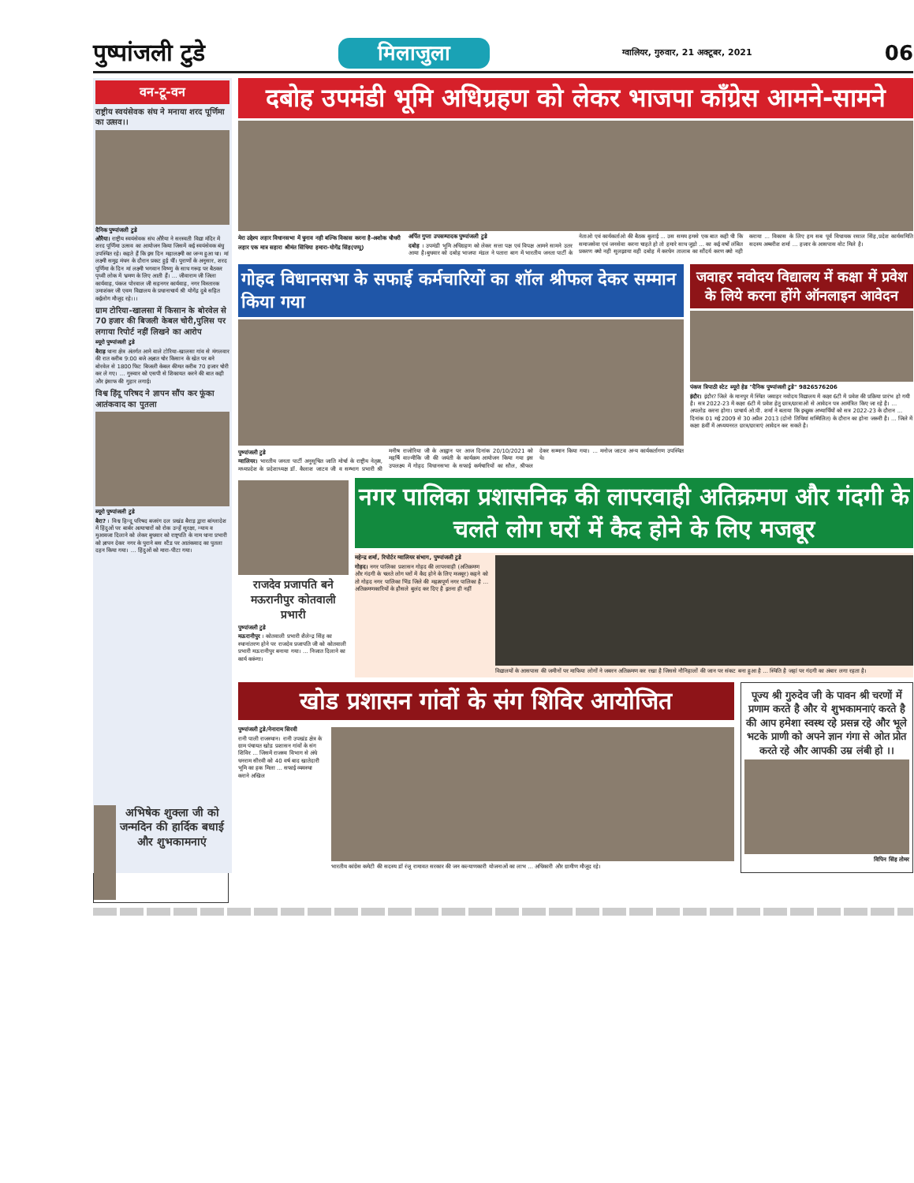पुष्पांजली टुडे
मिलाजुला ग्वालियर, गुरुवार, 21 अक्टूबर, 2021 06
वन-टू-वन
राष्ट्रीय स्वयंसेवक संघ ने मनाया शरद पूर्णिमा का उत्सव।।
दैनिक पुष्पांजली टुडे
औरैया। राष्ट्रीय स्वयंसेवक संघ औरैया ने सरस्वती विद्या मंदिर में शरद पूर्णिमा उत्सव का आयोजन किया जिसमें कई स्वयंसेवक बंधु उपस्थित रहे। कहते हैं कि इस दिन महालक्ष्मी का जन्म हुआ था। मां लक्ष्मी समुद्र मंथन के दौरान प्रकट हुई थीं। पुराणों के अनुसार, शरद पूर्णिमा के दिन मां लक्ष्मी भगवान विष्णु के साथ गरूड़ पर बैठकर पृथ्वी लोक में भ्रमण के लिए आती हैं। ... जीवाराम जी जिला कार्यवाह, पंकज पोरवाल जी सहनगर कार्यवाह, नगर विस्तारक उमाशंकर जी एवम विद्यालय के प्रधानाचार्य श्री योगेंद्र दुबे सहित कईलोग मौजूद रहे।।।
ग्राम टोरिया-खालसा में किसान के बोरवेल से 70 हजार की बिजली केबल चोरी,पुलिस पर लगाया रिपोर्ट नहीं लिखने का आरोप
ब्यूरो पुष्पांजली टुडे
बैराड़ थाना क्षेत्र अंतर्गत आने वाले टोरिया-खालसा गांव से मंगलवार की रात करीब 9:00 बजे अज्ञात चोर किसान के खेत पर बने बोरवेल से 1800 फिट बिजली केबल कीमत करीब 70 हजार चोरी कर ले गए। ... गुरुवार को एसपी से शिकायत करने की बात कही और इंसाफ की गुहार लगाई।
विश्व हिंदू परिषद ने ज्ञापन सौंप कर फूंका आतंकवाद का पुतला
ब्यूरो पुष्पांजली टुडे
बैरा? । विश्व हिन्दू परिषद बजरंग दल प्रखंड बैराड़ द्वारा बांग्लादेश में हिंदुओं पर बार्बर अत्याचारों को रोक उन्हें सुरक्षा, न्याय व मुआवजा दिलाने को लेकर बुधवार को राष्ट्रपति के नाम थाना प्रभारी को ज्ञापन देकर नगर के पुराने बस स्टैंड पर आतंकवाद का पुतला दहन किया गया। ... हिंदुओं को मारा-पीटा गया।
दबोह उपमंडी भूमि अधिग्रहण को लेकर भाजपा कॉंग्रेस आमने-सामने
मेरा उद्देश्य लहार विधानसभा में चुनाव नही बल्कि विकास करना है-अशोक चौधरी
लहार एक मात्र सहारा श्रीमंत सिंधिया हमारा-योगेंद्र सिंह(पप्पू)
अर्पित गुप्ता उपसम्पादक पुष्पांजली टुडे
दबोह । उपमंडी भूमि अधिग्रहण को लेकर सत्ता पक्ष एवं विपक्ष आमने सामने उतर आया है।बुधवार को दबोह भाजपा मंडल ने पतारा बाग में भारतीय जनता पार्टी के नेताओ एवं कार्यकर्ताओ की बैठक बुलाई ... उस समय हमसे एक बात कही थी कि समाजसेवा एवं जनसेवा करना चाहते हो तो हमारे साथ जुड़ो ... का कई वर्षो लंबित प्रकरण क्यो नही सुलझाया वही दबोह में करधेन तालाब का सौंदर्य करण क्यो नही कराया ... विकास के लिए हम सब पूर्व विधायक रसाल सिंह,प्रदेश कार्यसमिति सदस्य अम्बरीश शर्मा ... हजार के आसपास वोट मिले है।
गोहद विधानसभा के सफाई कर्मचारियों का शॉल श्रीफल देकर सम्मान किया गया
पुष्पांजली टुडे
ग्वालियर। भारतीय जनता पार्टी अनुसूचित जाति मोर्चा के राष्ट्रीय नेतृत्व, मध्यप्रदेश के प्रदेशाध्यक्ष डॉ. कैलाश जाटव जी व सम्भाग प्रभारी श्री मनीष राजोरिया जी के आह्वान पर आज दिनांक 20/10/2021 को महर्षि वाल्मीकि जी की जयंती के कार्यक्रम आयोजन किया गया इस उपलक्ष्य में गोहद विधानसभा के सफाई कर्मचारियों का सौल, श्रीफल देकर सम्मान किया गया। ... मनोज जाटव अन्य कार्यकर्तागण उपस्थित थे।
जवाहर नवोदय विद्यालय में कक्षा में प्रवेश के लिये करना होंगे ऑनलाइन आवेदन
पंकज त्रिपाठी स्टेट ब्यूरो हेड "दैनिक पुष्पांजली टुडे" 9826576206
इंदौर। इंदौर? जिले के मानपुर में स्थित जवाहर नवोदय विद्यालय में कक्षा 6टी में प्रवेश की प्रक्रिया प्रारंभ हो गयी है। सत्र 2022-23 में कक्षा 6टी में प्रवेश हेतु छात्र/छात्राओं से आवेदन पत्र आमंत्रित किए जा रहे है। ... अपलोड करना होगा। प्राचार्य ओ.पी. शर्मा ने बताया कि इच्छुक अभ्यार्थियों को सत्र 2022-23 के दौरान ... दिनांक 01 मई 2009 से 30 अप्रैल 2013 (दोनो तिथियां सम्मिलित) के दौरान का होना जरूरी है। ... जिले में कक्षा 8वीं में अध्ययनरत छात्र/छात्राएं आवेदन कर सकते है।
राजदेव प्रजापति बने मऊरानीपुर कोतवाली प्रभारी
पुष्पांजली टुडे
मऊरानीपुर । कोतवाली प्रभारी शैलेन्द्र सिंह का स्थानांतरण होने पर राजदेव प्रजापति जी को कोतवाली प्रभारी मऊरानीपुर बनाया गया। ... निजात दिलाने का कार्य करूंगा।
नगर पालिका प्रशासनिक की लापरवाही अतिक्रमण और गंदगी के चलते लोग घरों में कैद होने के लिए मजबूर
महेन्द्र शर्मा, रिपोर्टर ग्वालियर संभाग, पुष्पांजली टुडे
गोहद। नगर पालिका प्रशासन गोहद की लापरवाही (अतिक्रमण और गंदगी के चलते लोग घरों में कैद होने के लिए मजबूर) कहने को तो गोहद नगर पालिका भिंड जिले की महत्वपूर्ण नगर पालिका है ... अतिक्रमणकारियों के हौसले बुलंद कर दिए है इतना ही नहीं
विद्यालयों के आसपास की जमीनों पर माफिया लोगों ने जबरन अतिक्रमण कर रखा है जिससे नौनिहालों की जान पर संकट बना हुआ है ... स्थिति है जहां पर गंदगी का अंबार लगा रहता है।
खोड प्रशासन गांवों के संग शिविर आयोजित
पुष्पांजली टुडे/नेनाराम सिरवी
रानी पाली राजस्थान। रानी उपखंड क्षेत्र के ग्राम पंचायत खोड प्रशासन गांवों के संग शिविर ... जिसमें राजस्व विभाग से अंधे धनराम सीरवी को 40 वर्ष बाद खातेदारी भूमि का हक मिला ... सफाई व्यवस्था कराने अखिल
भारतीय कांग्रेस कमेटी की सदस्य डॉ रंजू रामावत सरकार की जन कल्याणकारी योजनाओं का लाभ ... अधिकारी और ग्रामीण मौजूद रहे।
पूज्य श्री गुरुदेव जी के पावन श्री चरणों में प्रणाम करते है और ये शुभकामनाएं करते है की आप हमेशा स्वस्थ रहे प्रसन्न रहे और भूले भटके प्राणी को अपने ज्ञान गंगा से ओत प्रोत करते रहे और आपकी उम्र लंबी हो ।।
विपिन सिंह तोमर
अभिषेक शुक्ला जी को जन्मदिन की हार्दिक बधाई और शुभकामनाएं